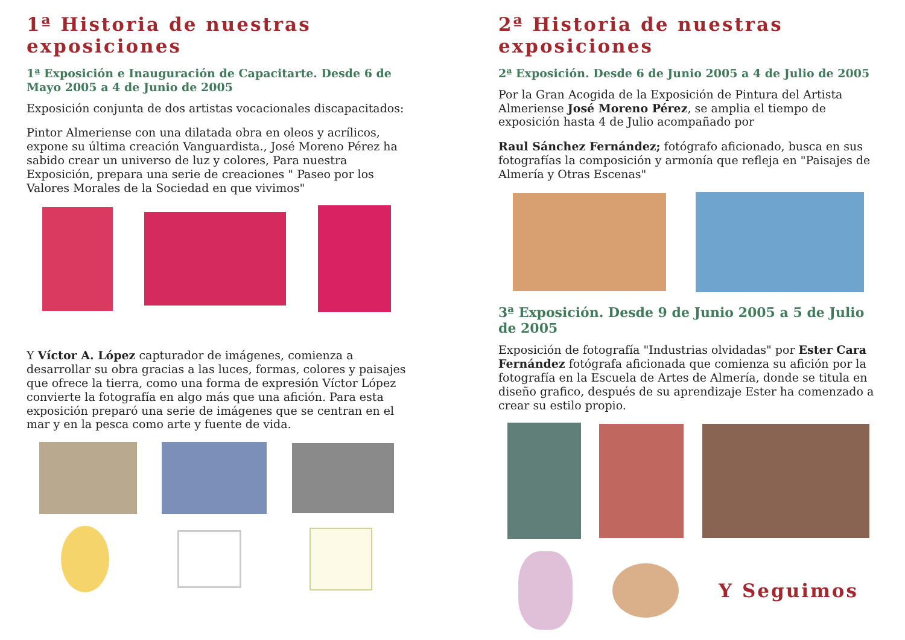1ª Historia de nuestras exposiciones
1ª Exposición e Inauguración de Capacitarte. Desde 6 de Mayo 2005 a 4 de Junio de 2005
Exposición conjunta de dos artistas vocacionales discapacitados:
Pintor Almeriense con una dilatada obra en oleos y acrílicos, expone su última creación Vanguardista., José Moreno Pérez ha sabido crear un universo de luz y colores, Para nuestra Exposición, prepara una serie de creaciones " Paseo por los Valores Morales de la Sociedad en que vivimos"
Y Víctor A. López capturador de imágenes, comienza a desarrollar su obra gracias a las luces, formas, colores y paisajes que ofrece la tierra, como una forma de expresión Víctor López convierte la fotografía en algo más que una afición. Para esta exposición preparó una serie de imágenes que se centran en el mar y en la pesca como arte y fuente de vida.
2ª Historia de nuestras exposiciones
2ª Exposición. Desde 6 de Junio 2005 a 4 de Julio de 2005
Por la Gran Acogida de la Exposición de Pintura del Artista Almeriense José Moreno Pérez, se amplia el tiempo de exposición hasta 4 de Julio acompañado por
Raul Sánchez Fernández; fotógrafo aficionado, busca en sus fotografías la composición y armonía que refleja en "Paisajes de Almería y Otras Escenas"
3ª Exposición. Desde 9 de Junio 2005 a 5 de Julio de 2005
Exposición de fotografía "Industrias olvidadas" por Ester Cara Fernández fotógrafa aficionada que comienza su afición por la fotografía en la Escuela de Artes de Almería, donde se titula en diseño grafico, después de su aprendizaje Ester ha comenzado a crear su estilo propio.
Y Seguimos